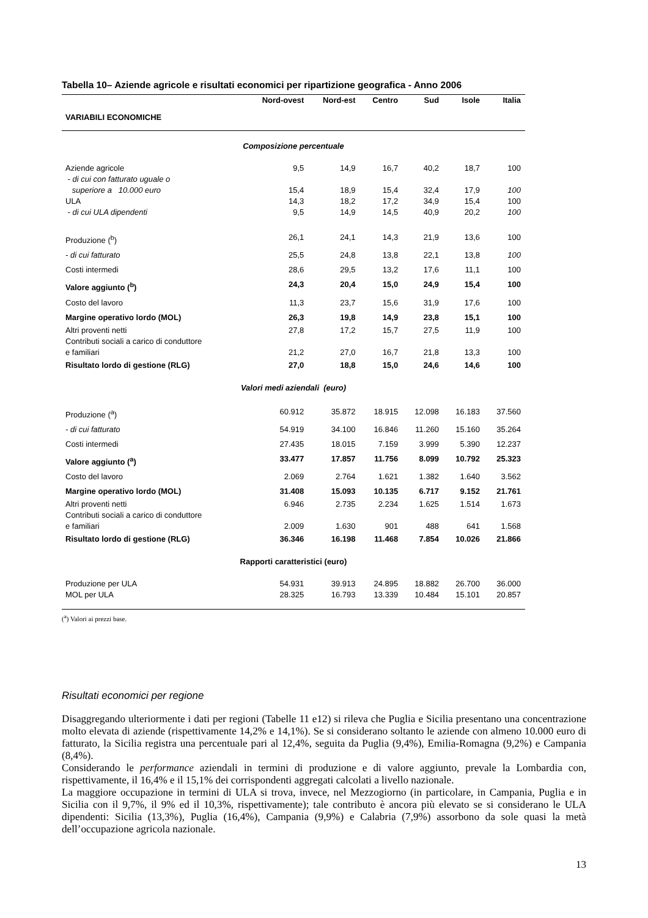Tabella 10– Aziende agricole e risultati economici per ripartizione geografica - Anno 2006
| VARIABILI ECONOMICHE | Nord-ovest | Nord-est | Centro | Sud | Isole | Italia |
| --- | --- | --- | --- | --- | --- | --- |
| Composizione percentuale | | | | | | |
| Aziende agricole | 9,5 | 14,9 | 16,7 | 40,2 | 18,7 | 100 |
| - di cui con fatturato uguale o superiore a 10.000 euro | 15,4 | 18,9 | 15,4 | 32,4 | 17,9 | 100 |
| ULA | 14,3 | 18,2 | 17,2 | 34,9 | 15,4 | 100 |
| - di cui ULA dipendenti | 9,5 | 14,9 | 14,5 | 40,9 | 20,2 | 100 |
| Produzione (<sup>b</sup>) | 26,1 | 24,1 | 14,3 | 21,9 | 13,6 | 100 |
| - di cui fatturato | 25,5 | 24,8 | 13,8 | 22,1 | 13,8 | 100 |
| Costi intermedi | 28,6 | 29,5 | 13,2 | 17,6 | 11,1 | 100 |
| Valore aggiunto (<sup>b</sup>) | 24,3 | 20,4 | 15,0 | 24,9 | 15,4 | 100 |
| Costo del lavoro | 11,3 | 23,7 | 15,6 | 31,9 | 17,6 | 100 |
| Margine operativo lordo (MOL) | 26,3 | 19,8 | 14,9 | 23,8 | 15,1 | 100 |
| Altri proventi netti Contributi sociali a carico di conduttore e familiari | 27,8 21,2 | 17,2 27,0 | 15,7 16,7 | 27,5 21,8 | 11,9 13,3 | 100 100 |
| Risultato lordo di gestione (RLG) | 27,0 | 18,8 | 15,0 | 24,6 | 14,6 | 100 |
| Valori medi aziendali (euro) | | | | | | |
| Produzione (<sup>a</sup>) | 60.912 | 35.872 | 18.915 | 12.098 | 16.183 | 37.560 |
| - di cui fatturato | 54.919 | 34.100 | 16.846 | 11.260 | 15.160 | 35.264 |
| Costi intermedi | 27.435 | 18.015 | 7.159 | 3.999 | 5.390 | 12.237 |
| Valore aggiunto (<sup>a</sup>) | 33.477 | 17.857 | 11.756 | 8.099 | 10.792 | 25.323 |
| Costo del lavoro | 2.069 | 2.764 | 1.621 | 1.382 | 1.640 | 3.562 |
| Margine operativo lordo (MOL) | 31.408 | 15.093 | 10.135 | 6.717 | 9.152 | 21.761 |
| Altri proventi netti Contributi sociali a carico di conduttore e familiari | 6.946 2.009 | 2.735 1.630 | 2.234 901 | 1.625 488 | 1.514 641 | 1.673 1.568 |
| Risultato lordo di gestione (RLG) | 36.346 | 16.198 | 11.468 | 7.854 | 10.026 | 21.866 |
| Rapporti caratteristici (euro) | | | | | | |
| Produzione per ULA | 54.931 | 39.913 | 24.895 | 18.882 | 26.700 | 36.000 |
| MOL per ULA | 28.325 | 16.793 | 13.339 | 10.484 | 15.101 | 20.857 |
(<sup>a</sup>) Valori ai prezzi base.
Risultati economici per regione
Disaggregando ulteriormente i dati per regioni (Tabelle 11 e12) si rileva che Puglia e Sicilia presentano una concentrazione molto elevata di aziende (rispettivamente 14,2% e 14,1%). Se si considerano soltanto le aziende con almeno 10.000 euro di fatturato, la Sicilia registra una percentuale pari al 12,4%, seguita da Puglia (9,4%), Emilia-Romagna (9,2%) e Campania (8,4%).
Considerando le performance aziendali in termini di produzione e di valore aggiunto, prevale la Lombardia con, rispettivamente, il 16,4% e il 15,1% dei corrispondenti aggregati calcolati a livello nazionale.
La maggiore occupazione in termini di ULA si trova, invece, nel Mezzogiorno (in particolare, in Campania, Puglia e in Sicilia con il 9,7%, il 9% ed il 10,3%, rispettivamente); tale contributo è ancora più elevato se si considerano le ULA dipendenti: Sicilia (13,3%), Puglia (16,4%), Campania (9,9%) e Calabria (7,9%) assorbono da sole quasi la metà dell’occupazione agricola nazionale.
13